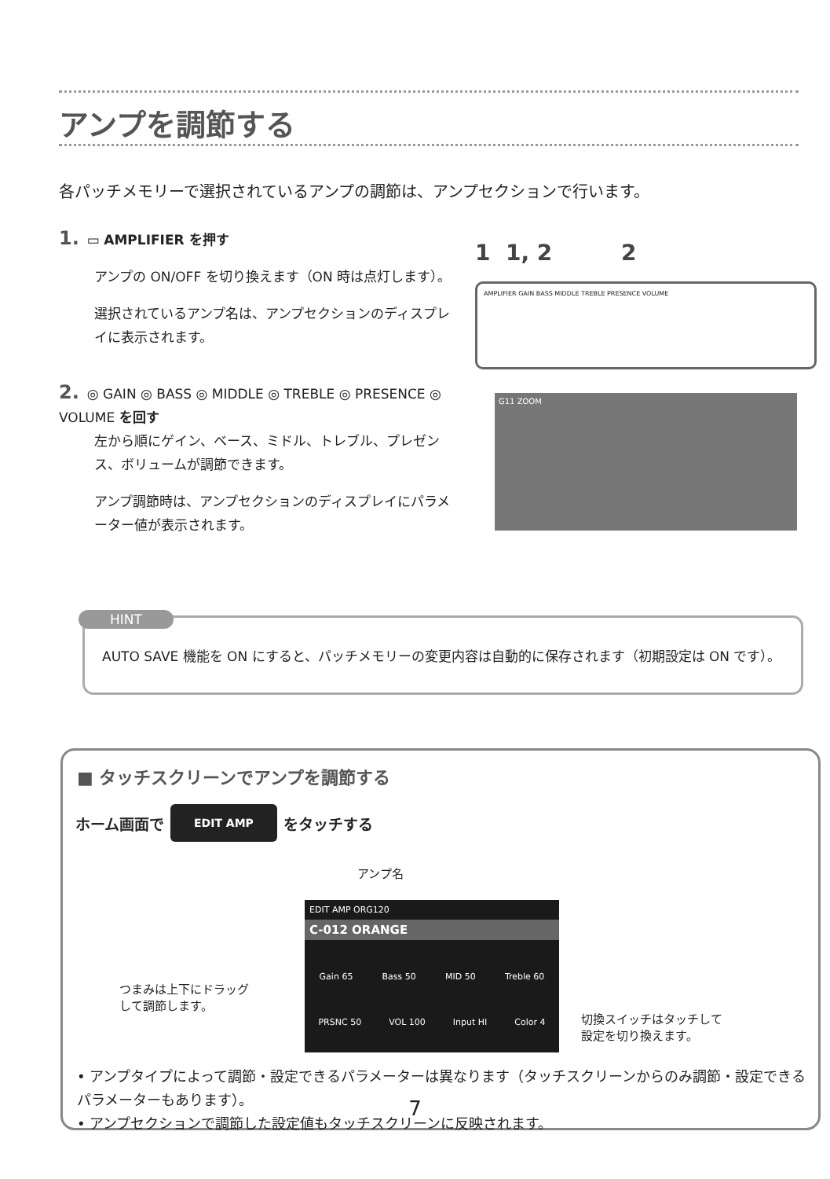アンプを調節する
各パッチメモリーで選択されているアンプの調節は、アンプセクションで行います。
1. ▭ AMPLIFIER を押す
アンプの ON/OFF を切り換えます（ON 時は点灯します）。
選択されているアンプ名は、アンプセクションのディスプレイに表示されます。
2. ◎ GAIN ◎ BASS ◎ MIDDLE ◎ TREBLE ◎ PRESENCE ◎ VOLUME を回す
左から順にゲイン、ベース、ミドル、トレブル、プレゼンス、ボリュームが調節できます。
アンプ調節時は、アンプセクションのディスプレイにパラメーター値が表示されます。
1 1, 2 2
AMPLIFIER GAIN BASS MIDDLE TREBLE PRESENCE VOLUME
G11 ZOOM
HINT
AUTO SAVE 機能を ON にすると、パッチメモリーの変更内容は自動的に保存されます（初期設定は ON です）。
■ タッチスクリーンでアンプを調節する
ホーム画面で EDIT AMP をタッチする
アンプ名
EDIT AMP ORG120
C-012 ORANGE
Gain 65 Bass 50 MID 50 Treble 60
PRSNC 50 VOL 100 Input HI Color 4
つまみは上下にドラッグ
して調節します。
切換スイッチはタッチして
設定を切り換えます。
• アンプタイプによって調節・設定できるパラメーターは異なります（タッチスクリーンからのみ調節・設定できるパラメーターもあります）。
• アンプセクションで調節した設定値もタッチスクリーンに反映されます。
7